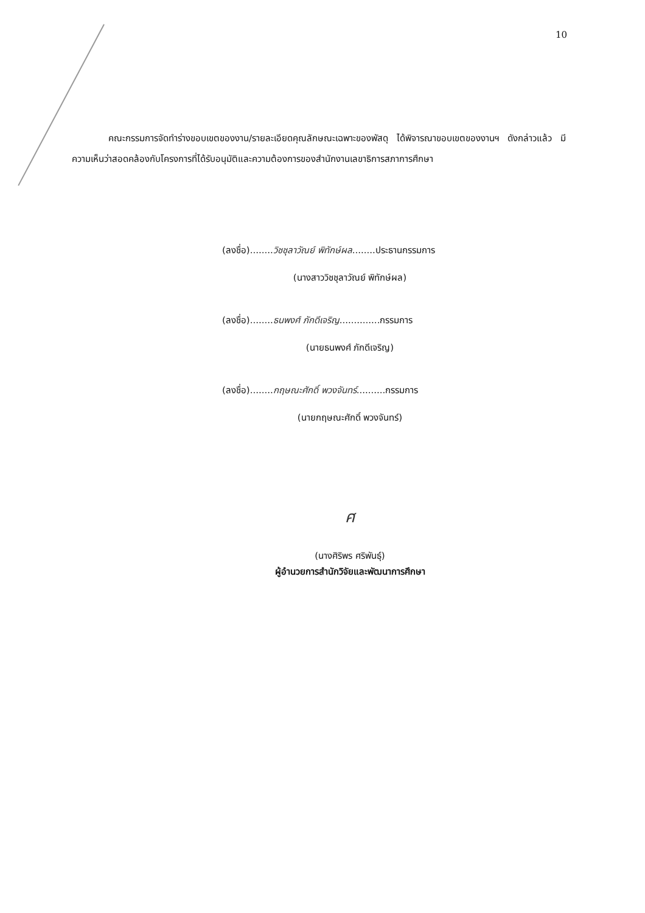10
คณะกรรมการจัดทำร่างขอบเขตของงาน/รายละเอียดคุณลักษณะเฉพาะของพัสดุ ได้พิจารณาขอบเขตของงานฯ ดังกล่าวแล้ว มีความเห็นว่าสอดคล้องกับโครงการที่ได้รับอนุมัติและความต้องการของสำนักงานเลขาธิการสภาการศึกษา
(ลงชื่อ)........วิชชุลาวัณย์ พิทักษ์ผล........ประธานกรรมการ
(นางสาววิชชุลาวัณย์ พิทักษ์ผล)
(ลงชื่อ)........ธนพงศ์ ภักดีเจริญ..............กรรมการ
(นายธนพงศ์ ภักดีเจริญ)
(ลงชื่อ)........กฤษณะศักดิ์ พวงจันทร์..........กรรมการ
(นายกฤษณะศักดิ์ พวงจันทร์)
ศ
(นางศิริพร ศริพันธุ์)
ผู้อำนวยการสำนักวิจัยและพัฒนาการศึกษา